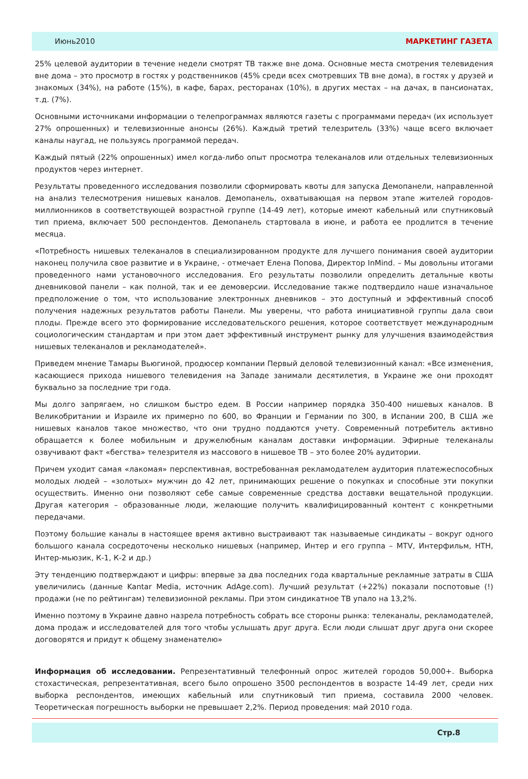Июнь2010 МАРКЕТИНГ ГАЗЕТА
25% целевой аудитории в течение недели смотрят ТВ также вне дома. Основные места смотрения телевидения вне дома – это просмотр в гостях у родственников (45% среди всех смотревших ТВ вне дома), в гостях у друзей и знакомых (34%), на работе (15%), в кафе, барах, ресторанах (10%), в других местах – на дачах, в пансионатах, т.д. (7%).
Основными источниками информации о телепрограммах являются газеты с программами передач (их использует 27% опрошенных) и телевизионные анонсы (26%). Каждый третий телезритель (33%) чаще всего включает каналы наугад, не пользуясь программой передач.
Каждый пятый (22% опрошенных) имел когда-либо опыт просмотра телеканалов или отдельных телевизионных продуктов через интернет.
Результаты проведенного исследования позволили сформировать квоты для запуска Демопанели, направленной на анализ телесмотрения нишевых каналов. Демопанель, охватывающая на первом этапе жителей городов-миллионников в соответствующей возрастной группе (14-49 лет), которые имеют кабельный или спутниковый тип приема, включает 500 респондентов. Демопанель стартовала в июне, и работа ее продлится в течение месяца.
«Потребность нишевых телеканалов в специализированном продукте для лучшего понимания своей аудитории наконец получила свое развитие и в Украине, - отмечает Елена Попова, Директор InMind. – Мы довольны итогами проведенного нами установочного исследования. Его результаты позволили определить детальные квоты дневниковой панели – как полной, так и ее демоверсии. Исследование также подтвердило наше изначальное предположение о том, что использование электронных дневников – это доступный и эффективный способ получения надежных результатов работы Панели. Мы уверены, что работа инициативной группы дала свои плоды. Прежде всего это формирование исследовательского решения, которое соответствует международным социологическим стандартам и при этом дает эффективный инструмент рынку для улучшения взаимодействия нишевых телеканалов и рекламодателей».
Приведем мнение Тамары Вьюгиной, продюсер компании Первый деловой телевизионный канал: «Все изменения, касающиеся прихода нишевого телевидения на Западе занимали десятилетия, в Украине же они проходят буквально за последние три года.
Мы долго запрягаем, но слишком быстро едем. В России например порядка 350-400 нишевых каналов. В Великобритании и Израиле их примерно по 600, во Франции и Германии по 300, в Испании 200, В США же нишевых каналов такое множество, что они трудно поддаются учету. Современный потребитель активно обращается к более мобильным и дружелюбным каналам доставки информации. Эфирные телеканалы озвучивают факт «бегства» телезрителя из массового в нишевое ТВ – это более 20% аудитории.
Причем уходит самая «лакомая» перспективная, востребованная рекламодателем аудитория платежеспособных молодых людей – «золотых» мужчин до 42 лет, принимающих решение о покупках и способные эти покупки осуществить. Именно они позволяют себе самые современные средства доставки вещательной продукции. Другая категория – образованные люди, желающие получить квалифицированный контент с конкретными передачами.
Поэтому большие каналы в настоящее время активно выстраивают так называемые синдикаты – вокруг одного большого канала сосредоточены несколько нишевых (например, Интер и его группа – MTV, Интерфильм, НТН, Интер-мьюзик, К-1, К-2 и др.)
Эту тенденцию подтверждают и цифры: впервые за два последних года квартальные рекламные затраты в США увеличились (данные Kantar Media, источник AdAge.com). Лучший результат (+22%) показали поспотовые (!) продажи (не по рейтингам) телевизионной рекламы. При этом синдикатное ТВ упало на 13,2%.
Именно поэтому в Украине давно назрела потребность собрать все стороны рынка: телеканалы, рекламодателей, дома продаж и исследователей для того чтобы услышать друг друга. Если люди слышат друг друга они скорее договорятся и придут к общему знаменателю»
Информация об исследовании. Репрезентативный телефонный опрос жителей городов 50,000+. Выборка стохастическая, репрезентативная, всего было опрошено 3500 респондентов в возрасте 14-49 лет, среди них выборка респондентов, имеющих кабельный или спутниковый тип приема, составила 2000 человек. Теоретическая погрешность выборки не превышает 2,2%. Период проведения: май 2010 года.
Стр.8